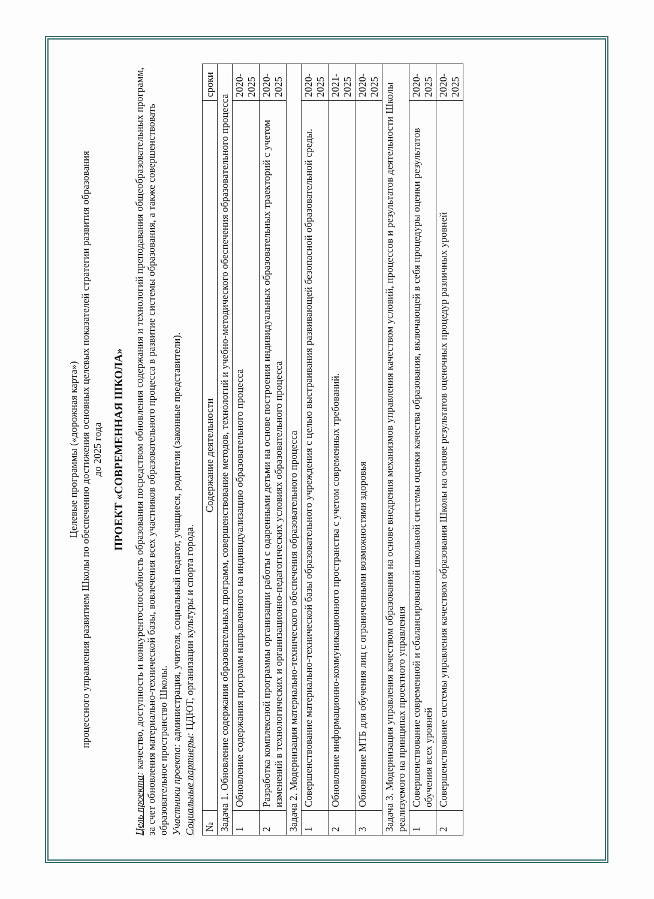Целевые программы («дорожная карта»)
процессного управления развитием Школы по обеспечению достижения основных целевых показателей стратегии развития образования
до 2025 года
ПРОЕКТ «СОВРЕМЕННАЯ ШКОЛА»
Цель проекта: качество, доступность и конкурентоспособность образования посредством обновления содержания и технологий преподавания общеобразовательных программ, за счет обновления материально-технической базы, вовлечения всех участников образовательного процесса в развитие системы образования, а также совершенствовать образовательное пространство Школы.
Участники проекта: администрация, учителя, социальный педагог, учащиеся, родители (законные представители).
Социальные партнеры: ЦДЮТ, организации культуры и спорта города.
| № | Содержание деятельности | сроки |
| --- | --- | --- |
| Задача 1. Обновление содержания образовательных программ, совершенствование методов, технологий и учебно-методического обеспечения образовательного процесса | | |
| 1 | Обновление содержания программ направленного на индивидуализацию образовательного процесса | 2020-2025 |
| 2 | Разработка комплексной программы организации работы с одаренными детьми на основе построения индивидуальных образовательных траекторий с учетом изменений в технологических и организационно-педагогических условиях образовательного процесса | 2020-2025 |
| Задача 2. Модернизация материально-технического обеспечения образовательного процесса | | |
| 1 | Совершенствование материально-технической базы образовательного учреждения с целью выстраивания развивающей безопасной образовательной среды. | 2020-2025 |
| 2 | Обновление информационно-коммуникационного пространства с учетом современных требований. | 2021-2025 |
| 3 | Обновление МТБ для обучения лиц с ограниченными возможностями здоровья | 2020-2025 |
| Задача 3. Модернизация управления качеством образования на основе внедрения механизмов управления качеством условий, процессов и результатов деятельности Школы реализуемого на принципах проектного управления | | |
| 1 | Совершенствование современной и сбалансированной школьной системы оценки качества образования, включающей в себя процедуры оценки результатов обучения всех уровней | 2020-2025 |
| 2 | Совершенствование системы управления качеством образования Школы на основе результатов оценочных процедур различных уровней | 2020-2025 |